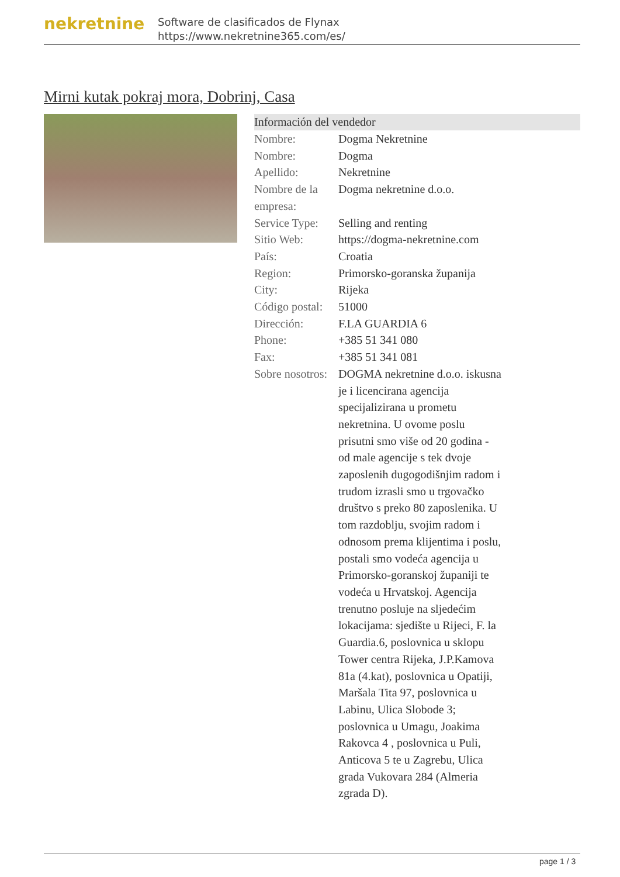nekretnine
Software de clasificados de Flynax
https://www.nekretnine365.com/es/
Mirni kutak pokraj mora, Dobrinj, Casa
Información del vendedor
| Nombre: | Dogma Nekretnine |
| Nombre: | Dogma |
| Apellido: | Nekretnine |
| Nombre de la empresa: | Dogma nekretnine d.o.o. |
| Service Type: | Selling and renting |
| Sitio Web: | https://dogma-nekretnine.com |
| País: | Croatia |
| Region: | Primorsko-goranska županija |
| City: | Rijeka |
| Código postal: | 51000 |
| Dirección: | F.LA GUARDIA 6 |
| Phone: | +385 51 341 080 |
| Fax: | +385 51 341 081 |
| Sobre nosotros: | DOGMA nekretnine d.o.o. iskusna je i licencirana agencija specijalizirana u prometu nekretnina. U ovome poslu prisutni smo više od 20 godina - od male agencije s tek dvoje zaposlenih dugogodišnjim radom i trudom izrasli smo u trgovačko društvo s preko 80 zaposlenika. U tom razdoblju, svojim radom i odnosom prema klijentima i poslu, postali smo vodeća agencija u Primorsko-goranskoj županiji te vodeća u Hrvatskoj. Agencija trenutno posluje na sljedećim lokacijama: sjedište u Rijeci, F. la Guardia.6, poslovnica u sklopu Tower centra Rijeka, J.P.Kamova 81a (4.kat), poslovnica u Opatiji, Maršala Tita 97, poslovnica u Labinu, Ulica Slobode 3; poslovnica u Umagu, Joakima Rakovca 4 , poslovnica u Puli, Anticova 5 te u Zagrebu, Ulica grada Vukovara 284 (Almeria zgrada D). |
page 1 / 3